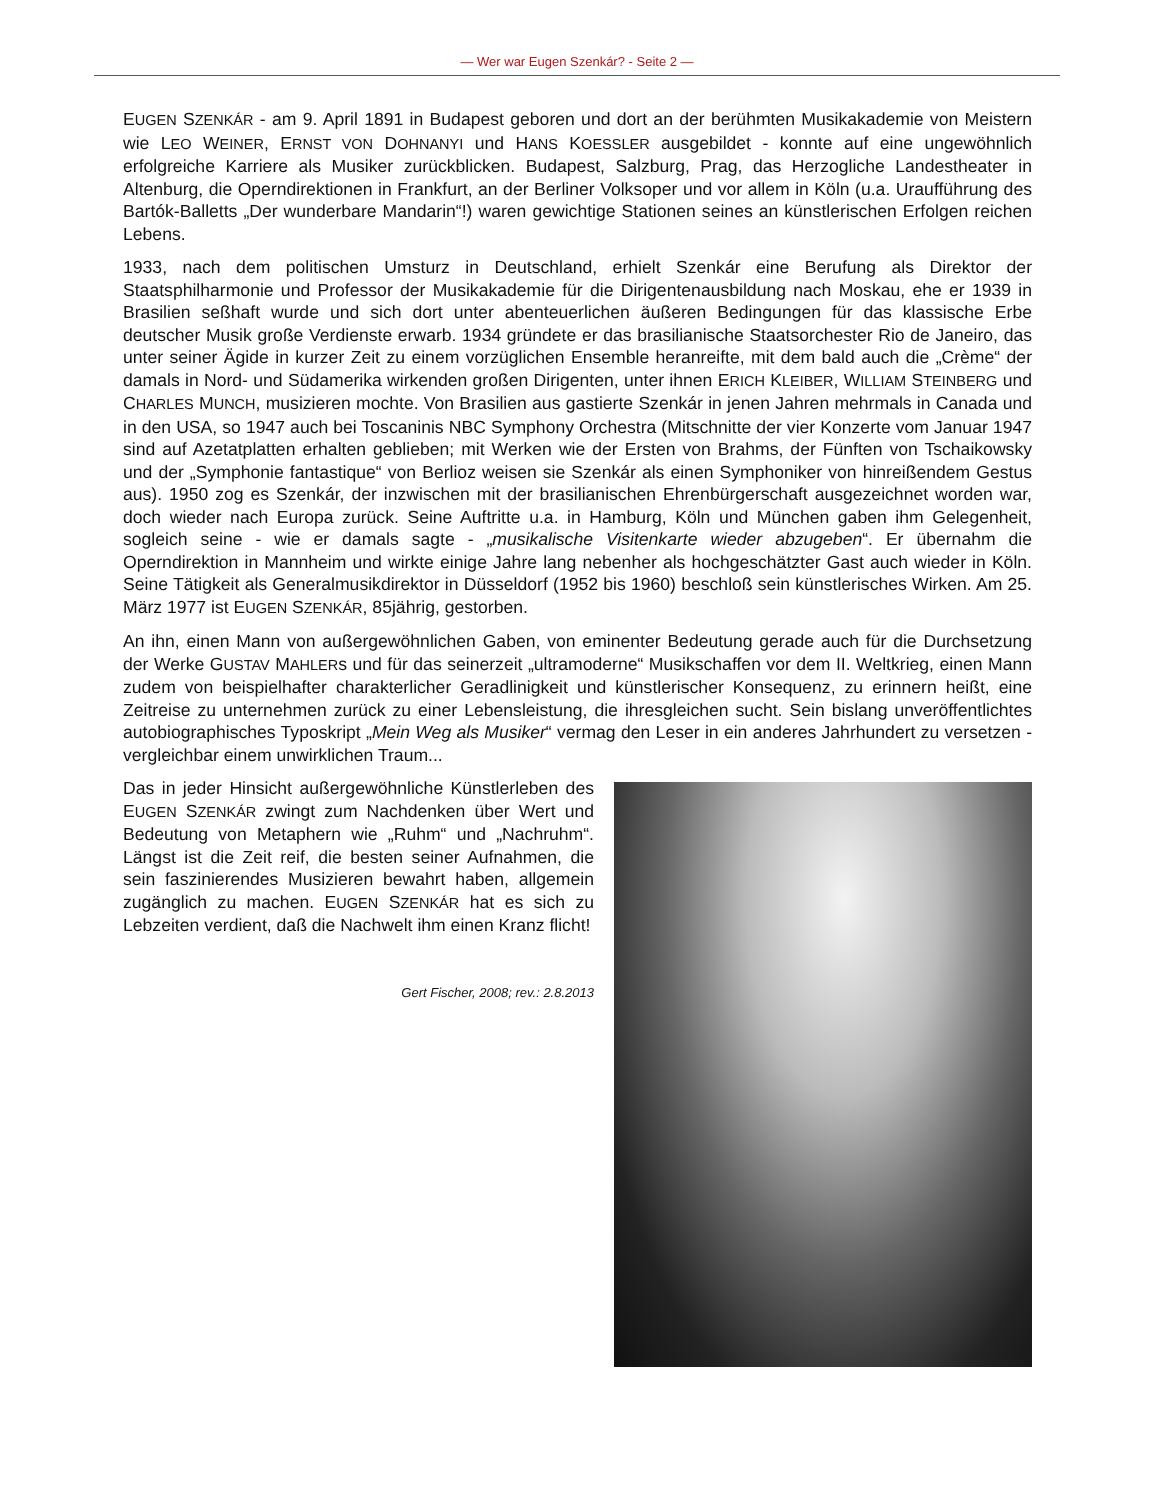— Wer war Eugen Szenkár? - Seite 2 —
EUGEN SZENKÁR - am 9. April 1891 in Budapest geboren und dort an der berühmten Musikakademie von Meistern wie LEO WEINER, ERNST VON DOHNANYI und HANS KOESSLER ausgebildet - konnte auf eine ungewöhnlich erfolgreiche Karriere als Musiker zurückblicken. Budapest, Salzburg, Prag, das Herzogliche Landestheater in Altenburg, die Operndirektionen in Frankfurt, an der Berliner Volksoper und vor allem in Köln (u.a. Uraufführung des Bartók-Balletts „Der wunderbare Mandarin“!) waren gewichtige Stationen seines an künstlerischen Erfolgen reichen Lebens.
1933, nach dem politischen Umsturz in Deutschland, erhielt Szenkár eine Berufung als Direktor der Staatsphilharmonie und Professor der Musikakademie für die Dirigentenausbildung nach Moskau, ehe er 1939 in Brasilien seßhaft wurde und sich dort unter abenteuerlichen äußeren Bedingungen für das klassische Erbe deutscher Musik große Verdienste erwarb. 1934 gründete er das brasilianische Staatsorchester Rio de Janeiro, das unter seiner Ägide in kurzer Zeit zu einem vorzüglichen Ensemble heranreifte, mit dem bald auch die „Crème“ der damals in Nord- und Südamerika wirkenden großen Dirigenten, unter ihnen ERICH KLEIBER, WILLIAM STEINBERG und CHARLES MUNCH, musizieren mochte. Von Brasilien aus gastierte Szenkár in jenen Jahren mehrmals in Canada und in den USA, so 1947 auch bei Toscaninis NBC Symphony Orchestra (Mitschnitte der vier Konzerte vom Januar 1947 sind auf Azetatplatten erhalten geblieben; mit Werken wie der Ersten von Brahms, der Fünften von Tschaikowsky und der „Symphonie fantastique“ von Berlioz weisen sie Szenkár als einen Symphoniker von hinreißendem Gestus aus). 1950 zog es Szenkár, der inzwischen mit der brasilianischen Ehrenbürgerschaft ausgezeichnet worden war, doch wieder nach Europa zurück. Seine Auftritte u.a. in Hamburg, Köln und München gaben ihm Gelegenheit, sogleich seine - wie er damals sagte - „musikalische Visitenkarte wieder abzugeben“. Er übernahm die Operndirektion in Mannheim und wirkte einige Jahre lang nebenher als hochgeschätzter Gast auch wieder in Köln. Seine Tätigkeit als Generalmusikdirektor in Düsseldorf (1952 bis 1960) beschloß sein künstlerisches Wirken. Am 25. März 1977 ist EUGEN SZENKÁR, 85jährig, gestorben.
An ihn, einen Mann von außergewöhnlichen Gaben, von eminenter Bedeutung gerade auch für die Durchsetzung der Werke GUSTAV MAHLERs und für das seinerzeit „ultramoderne“ Musikschaffen vor dem II. Weltkrieg, einen Mann zudem von beispielhafter charakterlicher Geradlinigkeit und künstlerischer Konsequenz, zu erinnern heißt, eine Zeitreise zu unternehmen zurück zu einer Lebensleistung, die ihresgleichen sucht. Sein bislang unveröffentlichtes autobiographisches Typoskript „Mein Weg als Musiker“ vermag den Leser in ein anderes Jahrhundert zu versetzen - vergleichbar einem unwirklichen Traum...
Das in jeder Hinsicht außergewöhnliche Künstlerleben des EUGEN SZENKÁR zwingt zum Nachdenken über Wert und Bedeutung von Metaphern wie „Ruhm“ und „Nachruhm“. Längst ist die Zeit reif, die besten seiner Aufnahmen, die sein faszinierendes Musizieren bewahrt haben, allgemein zugänglich zu machen. EUGEN SZENKÁR hat es sich zu Lebzeiten verdient, daß die Nachwelt ihm einen Kranz flicht!
Gert Fischer, 2008; rev.: 2.8.2013